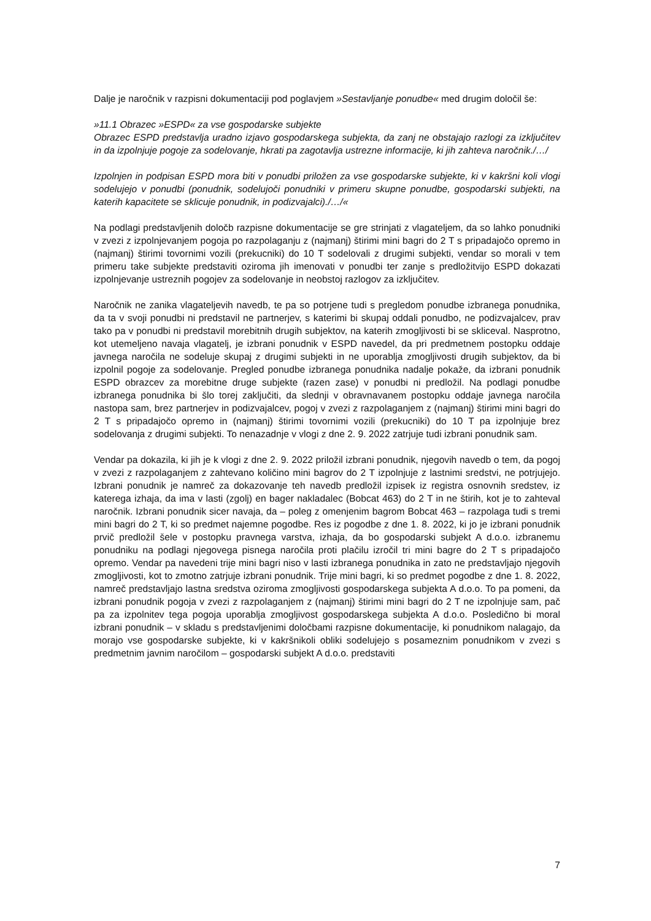Dalje je naročnik v razpisni dokumentaciji pod poglavjem »Sestavljanje ponudbe« med drugim določil še:
»11.1 Obrazec »ESPD« za vse gospodarske subjekte
Obrazec ESPD predstavlja uradno izjavo gospodarskega subjekta, da zanj ne obstajajo razlogi za izključitev in da izpolnjuje pogoje za sodelovanje, hkrati pa zagotavlja ustrezne informacije, ki jih zahteva naročnik./…/
Izpolnjen in podpisan ESPD mora biti v ponudbi priložen za vse gospodarske subjekte, ki v kakršni koli vlogi sodelujejo v ponudbi (ponudnik, sodelujoči ponudniki v primeru skupne ponudbe, gospodarski subjekti, na katerih kapacitete se sklicuje ponudnik, in podizvajalci)./…/«
Na podlagi predstavljenih določb razpisne dokumentacije se gre strinjati z vlagateljem, da so lahko ponudniki v zvezi z izpolnjevanjem pogoja po razpolaganju z (najmanj) štirimi mini bagri do 2 T s pripadajočo opremo in (najmanj) štirimi tovornimi vozili (prekucniki) do 10 T sodelovali z drugimi subjekti, vendar so morali v tem primeru take subjekte predstaviti oziroma jih imenovati v ponudbi ter zanje s predložitvijo ESPD dokazati izpolnjevanje ustreznih pogojev za sodelovanje in neobstoj razlogov za izključitev.
Naročnik ne zanika vlagateljevih navedb, te pa so potrjene tudi s pregledom ponudbe izbranega ponudnika, da ta v svoji ponudbi ni predstavil ne partnerjev, s katerimi bi skupaj oddali ponudbo, ne podizvajalcev, prav tako pa v ponudbi ni predstavil morebitnih drugih subjektov, na katerih zmogljivosti bi se skliceval. Nasprotno, kot utemeljeno navaja vlagatelj, je izbrani ponudnik v ESPD navedel, da pri predmetnem postopku oddaje javnega naročila ne sodeluje skupaj z drugimi subjekti in ne uporablja zmogljivosti drugih subjektov, da bi izpolnil pogoje za sodelovanje. Pregled ponudbe izbranega ponudnika nadalje pokaže, da izbrani ponudnik ESPD obrazcev za morebitne druge subjekte (razen zase) v ponudbi ni predložil. Na podlagi ponudbe izbranega ponudnika bi šlo torej zaključiti, da slednji v obravnavanem postopku oddaje javnega naročila nastopa sam, brez partnerjev in podizvajalcev, pogoj v zvezi z razpolaganjem z (najmanj) štirimi mini bagri do 2 T s pripadajočo opremo in (najmanj) štirimi tovornimi vozili (prekucniki) do 10 T pa izpolnjuje brez sodelovanja z drugimi subjekti. To nenazadnje v vlogi z dne 2. 9. 2022 zatrjuje tudi izbrani ponudnik sam.
Vendar pa dokazila, ki jih je k vlogi z dne 2. 9. 2022 priložil izbrani ponudnik, njegovih navedb o tem, da pogoj v zvezi z razpolaganjem z zahtevano količino mini bagrov do 2 T izpolnjuje z lastnimi sredstvi, ne potrjujejo. Izbrani ponudnik je namreč za dokazovanje teh navedb predložil izpisek iz registra osnovnih sredstev, iz katerega izhaja, da ima v lasti (zgolj) en bager nakladalec (Bobcat 463) do 2 T in ne štirih, kot je to zahteval naročnik. Izbrani ponudnik sicer navaja, da – poleg z omenjenim bagrom Bobcat 463 – razpolaga tudi s tremi mini bagri do 2 T, ki so predmet najemne pogodbe. Res iz pogodbe z dne 1. 8. 2022, ki jo je izbrani ponudnik prvič predložil šele v postopku pravnega varstva, izhaja, da bo gospodarski subjekt A d.o.o. izbranemu ponudniku na podlagi njegovega pisnega naročila proti plačilu izročil tri mini bagre do 2 T s pripadajočo opremo. Vendar pa navedeni trije mini bagri niso v lasti izbranega ponudnika in zato ne predstavljajo njegovih zmogljivosti, kot to zmotno zatrjuje izbrani ponudnik. Trije mini bagri, ki so predmet pogodbe z dne 1. 8. 2022, namreč predstavljajo lastna sredstva oziroma zmogljivosti gospodarskega subjekta A d.o.o. To pa pomeni, da izbrani ponudnik pogoja v zvezi z razpolaganjem z (najmanj) štirimi mini bagri do 2 T ne izpolnjuje sam, pač pa za izpolnitev tega pogoja uporablja zmogljivost gospodarskega subjekta A d.o.o. Posledično bi moral izbrani ponudnik – v skladu s predstavljenimi določbami razpisne dokumentacije, ki ponudnikom nalagajo, da morajo vse gospodarske subjekte, ki v kakršnikoli obliki sodelujejo s posameznim ponudnikom v zvezi s predmetnim javnim naročilom – gospodarski subjekt A d.o.o. predstaviti
7